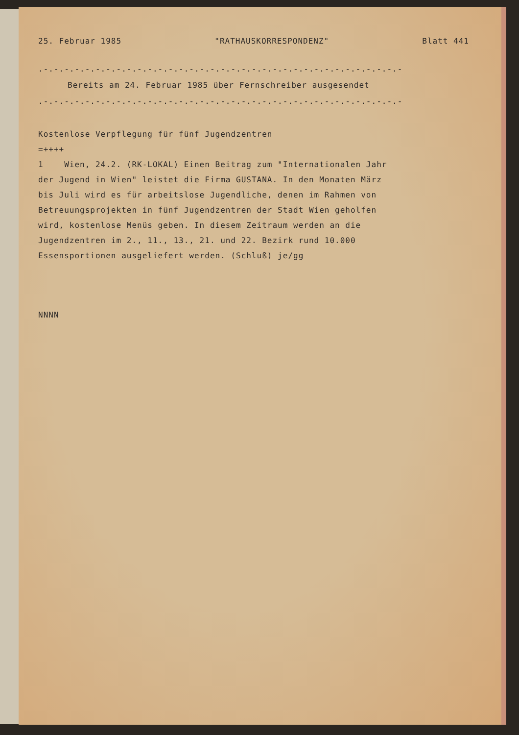25. Februar 1985 "RATHAUSKORRESPONDENZ" Blatt 441
.-.-.-.-.-.-.-.-.-.-.-.-.-.-.-.-.-.-.-.-.-.-.-.-.-.-.-.-.-.-.-.-.-.-.-
Bereits am 24. Februar 1985 über Fernschreiber ausgesendet
.-.-.-.-.-.-.-.-.-.-.-.-.-.-.-.-.-.-.-.-.-.-.-.-.-.-.-.-.-.-.-.-.-.-.-
Kostenlose Verpflegung für fünf Jugendzentren
=++++
1 Wien, 24.2. (RK-LOKAL) Einen Beitrag zum "Internationalen Jahr
der Jugend in Wien" leistet die Firma GUSTANA. In den Monaten März
bis Juli wird es für arbeitslose Jugendliche, denen im Rahmen von
Betreuungsprojekten in fünf Jugendzentren der Stadt Wien geholfen
wird, kostenlose Menüs geben. In diesem Zeitraum werden an die
Jugendzentren im 2., 11., 13., 21. und 22. Bezirk rund 10.000
Essensportionen ausgeliefert werden. (Schluß) je/gg
NNNN